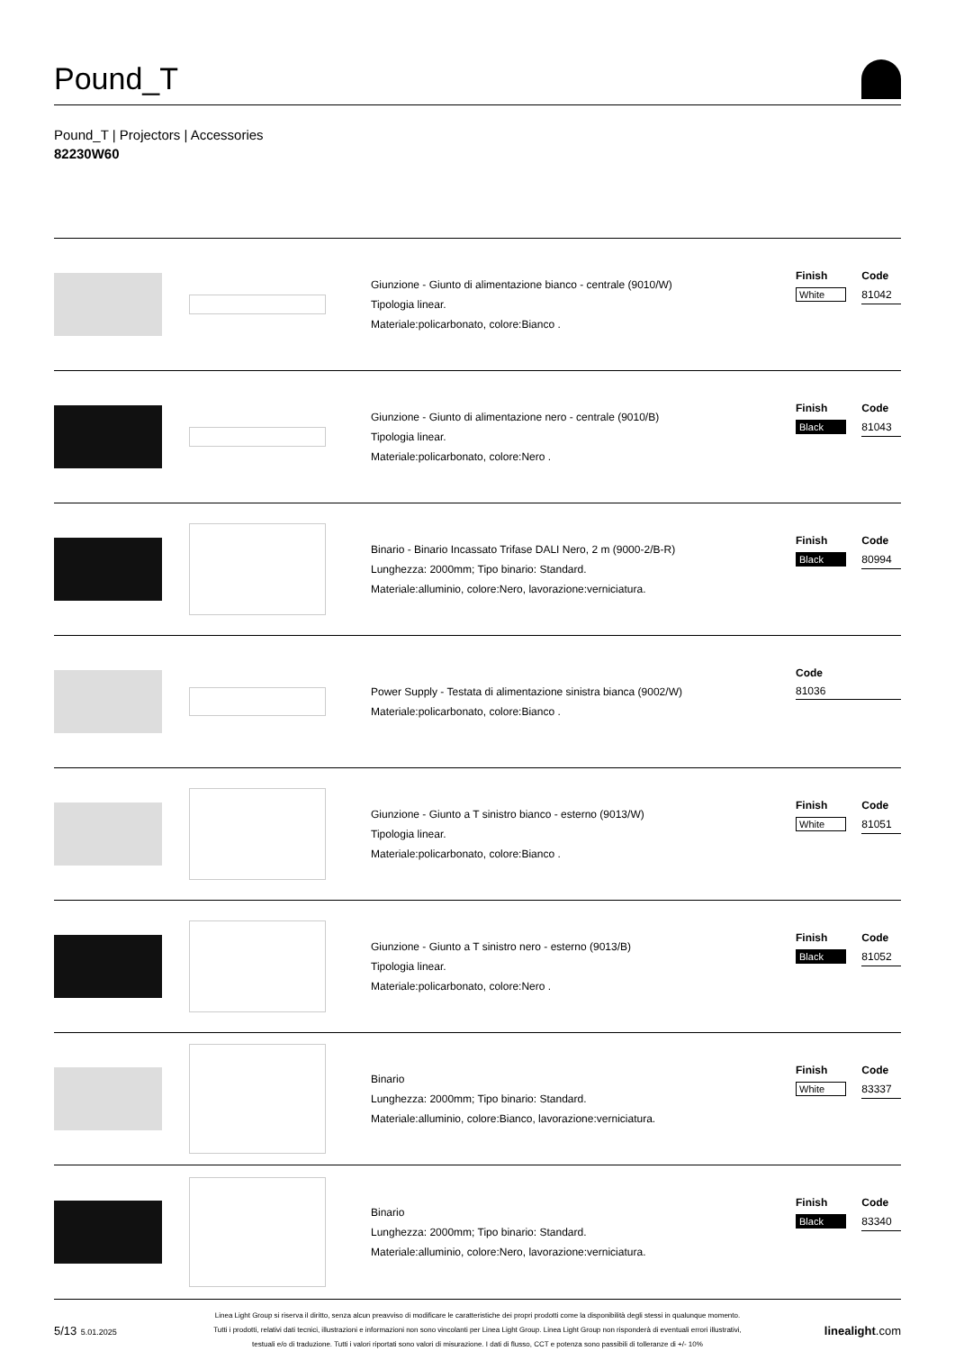Pound_T
Pound_T | Projectors | Accessories
82230W60
Giunzione - Giunto di alimentazione bianco - centrale (9010/W)
Tipologia linear.
Materiale:policarbonato, colore:Bianco .
| Finish | Code |
| --- | --- |
| White | 81042 |
Giunzione - Giunto di alimentazione nero - centrale (9010/B)
Tipologia linear.
Materiale:policarbonato, colore:Nero .
| Finish | Code |
| --- | --- |
| Black | 81043 |
Binario - Binario Incassato Trifase DALI Nero, 2 m (9000-2/B-R)
Lunghezza: 2000mm; Tipo binario: Standard.
Materiale:alluminio, colore:Nero, lavorazione:verniciatura.
| Finish | Code |
| --- | --- |
| Black | 80994 |
Power Supply - Testata di alimentazione sinistra bianca (9002/W)
Materiale:policarbonato, colore:Bianco .
| | Code |
| --- | --- |
| | 81036 |
Giunzione - Giunto a T sinistro bianco - esterno (9013/W)
Tipologia linear.
Materiale:policarbonato, colore:Bianco .
| Finish | Code |
| --- | --- |
| White | 81051 |
Giunzione - Giunto a T sinistro nero - esterno (9013/B)
Tipologia linear.
Materiale:policarbonato, colore:Nero .
| Finish | Code |
| --- | --- |
| Black | 81052 |
Binario
Lunghezza: 2000mm; Tipo binario: Standard.
Materiale:alluminio, colore:Bianco, lavorazione:verniciatura.
| Finish | Code |
| --- | --- |
| White | 83337 |
Binario
Lunghezza: 2000mm; Tipo binario: Standard.
Materiale:alluminio, colore:Nero, lavorazione:verniciatura.
| Finish | Code |
| --- | --- |
| Black | 83340 |
5/13 5.01.2025
Linea Light Group si riserva il diritto, senza alcun preavviso di modificare le caratteristiche dei propri prodotti come la disponibilità degli stessi in qualunque momento.
Tutti i prodotti, relativi dati tecnici, illustrazioni e informazioni non sono vincolanti per Linea Light Group. Linea Light Group non risponderà di eventuali errori illustrativi,
testuali e/o di traduzione. Tutti i valori riportati sono valori di misurazione. I dati di flusso, CCT e potenza sono passibili di tolleranze di +/- 10%
linealight.com